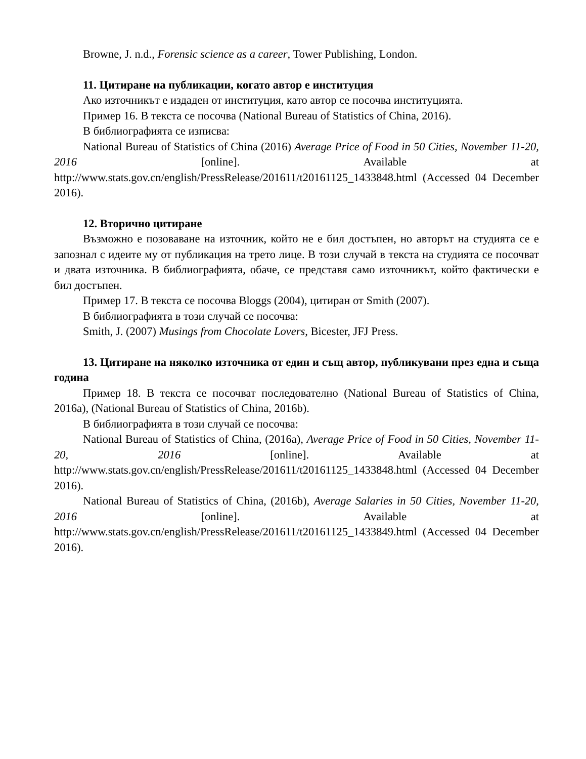Browne, J. n.d., Forensic science as a career, Tower Publishing, London.
11. Цитиране на публикации, когато автор е институция
Ако източникът е издаден от институция, като автор се посочва институцията.
Пример 16. В текста се посочва (National Bureau of Statistics of China, 2016).
В библиографията се изписва:
National Bureau of Statistics of China (2016) Average Price of Food in 50 Cities, November 11-20, 2016 [online]. Available at http://www.stats.gov.cn/english/PressRelease/201611/t20161125_1433848.html (Accessed 04 December 2016).
12. Вторично цитиране
Възможно е позоваване на източник, който не е бил достъпен, но авторът на студията се е запознал с идеите му от публикация на трето лице. В този случай в текста на студията се посочват и двата източника. В библиографията, обаче, се представя само източникът, който фактически е бил достъпен.
Пример 17. В текста се посочва Bloggs (2004), цитиран от Smith (2007).
В библиографията в този случай се посочва:
Smith, J. (2007) Musings from Chocolate Lovers, Bicester, JFJ Press.
13. Цитиране на няколко източника от един и същ автор, публикувани през една и съща година
Пример 18. В текста се посочват последователно (National Bureau of Statistics of China, 2016a), (National Bureau of Statistics of China, 2016b).
В библиографията в този случай се посочва:
National Bureau of Statistics of China, (2016a), Average Price of Food in 50 Cities, November 11-20, 2016 [online]. Available at http://www.stats.gov.cn/english/PressRelease/201611/t20161125_1433848.html (Accessed 04 December 2016).
National Bureau of Statistics of China, (2016b), Average Salaries in 50 Cities, November 11-20, 2016 [online]. Available at http://www.stats.gov.cn/english/PressRelease/201611/t20161125_1433849.html (Accessed 04 December 2016).